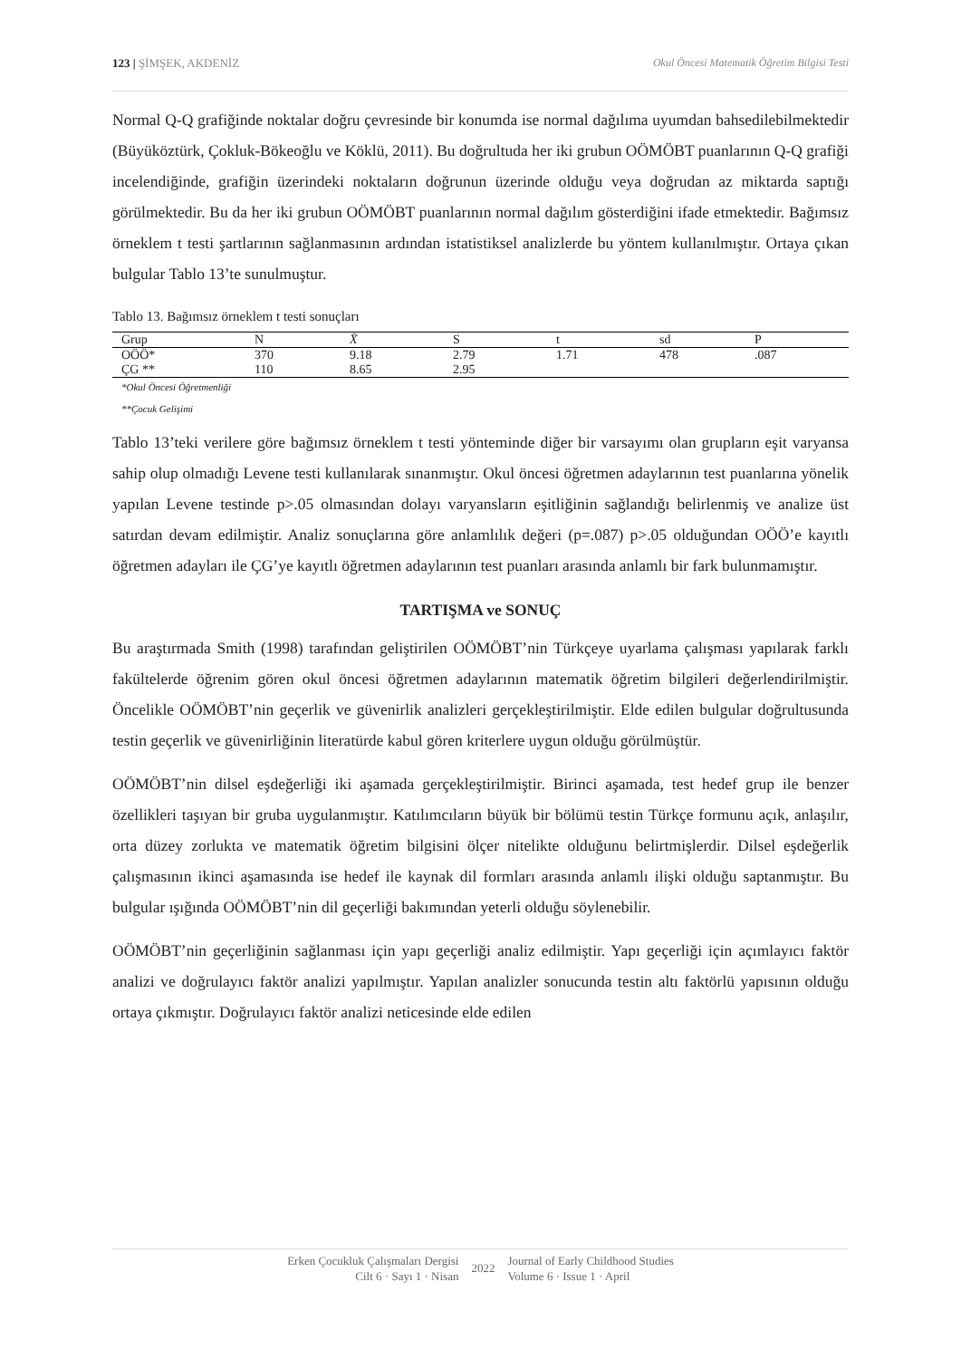123 | ŞİMŞEK, AKDENİZ Okul Öncesi Matematik Öğretim Bilgisi Testi
Normal Q-Q grafiğinde noktalar doğru çevresinde bir konumda ise normal dağılıma uyumdan bahsedilebilmektedir (Büyüköztürk, Çokluk-Bökeoğlu ve Köklü, 2011). Bu doğrultuda her iki grubun OÖMÖBT puanlarının Q-Q grafiği incelendiğinde, grafiğin üzerindeki noktaların doğrunun üzerinde olduğu veya doğrudan az miktarda saptığı görülmektedir. Bu da her iki grubun OÖMÖBT puanlarının normal dağılım gösterdiğini ifade etmektedir. Bağımsız örneklem t testi şartlarının sağlanmasının ardından istatistiksel analizlerde bu yöntem kullanılmıştır. Ortaya çıkan bulgular Tablo 13’te sunulmuştur.
Tablo 13. Bağımsız örneklem t testi sonuçları
| Grup | N | X̄ | S | t | sd | P |
| --- | --- | --- | --- | --- | --- | --- |
| OÖÖ* | 370 | 9.18 | 2.79 | 1.71 | 478 | .087 |
| ÇG ** | 110 | 8.65 | 2.95 | | | |
*Okul Öncesi Öğretmenliği
**Çocuk Gelişimi
Tablo 13’teki verilere göre bağımsız örneklem t testi yönteminde diğer bir varsayımı olan grupların eşit varyansa sahip olup olmadığı Levene testi kullanılarak sınanmıştır. Okul öncesi öğretmen adaylarının test puanlarına yönelik yapılan Levene testinde p>.05 olmasından dolayı varyansların eşitliğinin sağlandığı belirlenmiş ve analize üst satırdan devam edilmiştir. Analiz sonuçlarına göre anlamlılık değeri (p=.087) p>.05 olduğundan OÖÖ’e kayıtlı öğretmen adayları ile ÇG’ye kayıtlı öğretmen adaylarının test puanları arasında anlamlı bir fark bulunmamıştır.
TARTIŞMA ve SONUÇ
Bu araştırmada Smith (1998) tarafından geliştirilen OÖMÖBT’nin Türkçeye uyarlama çalışması yapılarak farklı fakültelerde öğrenim gören okul öncesi öğretmen adaylarının matematik öğretim bilgileri değerlendirilmiştir. Öncelikle OÖMÖBT’nin geçerlik ve güvenirlik analizleri gerçekleştirilmiştir. Elde edilen bulgular doğrultusunda testin geçerlik ve güvenirliğinin literatürde kabul gören kriterlere uygun olduğu görülmüştür.
OÖMÖBT’nin dilsel eşdeğerliği iki aşamada gerçekleştirilmiştir. Birinci aşamada, test hedef grup ile benzer özellikleri taşıyan bir gruba uygulanmıştır. Katılımcıların büyük bir bölümü testin Türkçe formunu açık, anlaşılır, orta düzey zorlukta ve matematik öğretim bilgisini ölçer nitelikte olduğunu belirtmişlerdir. Dilsel eşdeğerlik çalışmasının ikinci aşamasında ise hedef ile kaynak dil formları arasında anlamlı ilişki olduğu saptanmıştır. Bu bulgular ışığında OÖMÖBT’nin dil geçerliği bakımından yeterli olduğu söylenebilir.
OÖMÖBT’nin geçerliğinin sağlanması için yapı geçerliği analiz edilmiştir. Yapı geçerliği için açımlayıcı faktör analizi ve doğrulayıcı faktör analizi yapılmıştır. Yapılan analizler sonucunda testin altı faktörlü yapısının olduğu ortaya çıkmıştır. Doğrulayıcı faktör analizi neticesinde elde edilen
Erken Çocukluk Çalışmaları Dergisi
Cilt 6 · Sayı 1 · Nisan
2022
Journal of Early Childhood Studies
Volume 6 · Issue 1 · April